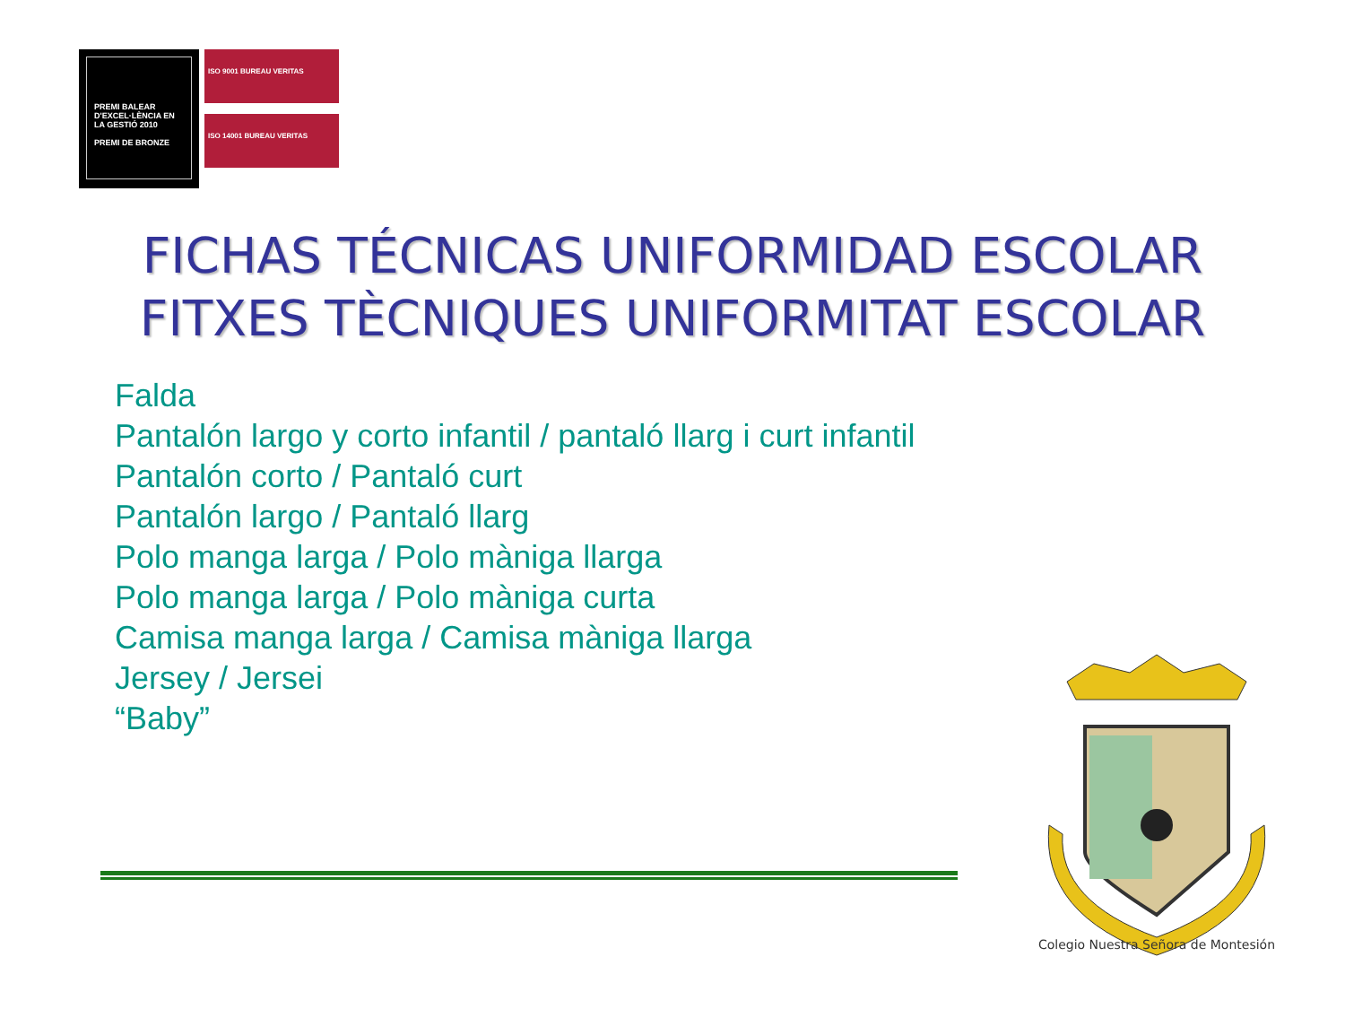PREMI BALEAR D'EXCEL·LÈNCIA EN LA GESTIÓ 2010
PREMI DE BRONZE
ISO 9001 BUREAU VERITAS
ISO 14001 BUREAU VERITAS
FICHAS TÉCNICAS UNIFORMIDAD ESCOLAR
FITXES TÈCNIQUES UNIFORMITAT ESCOLAR
Falda
Pantalón largo y corto infantil / pantaló llarg i curt infantil
Pantalón corto / Pantaló curt
Pantalón largo / Pantaló llarg
Polo manga larga / Polo màniga llarga
Polo manga larga / Polo màniga curta
Camisa manga larga / Camisa màniga llarga
Jersey / Jersei
“Baby”
Colegio Nuestra Señora de Montesión